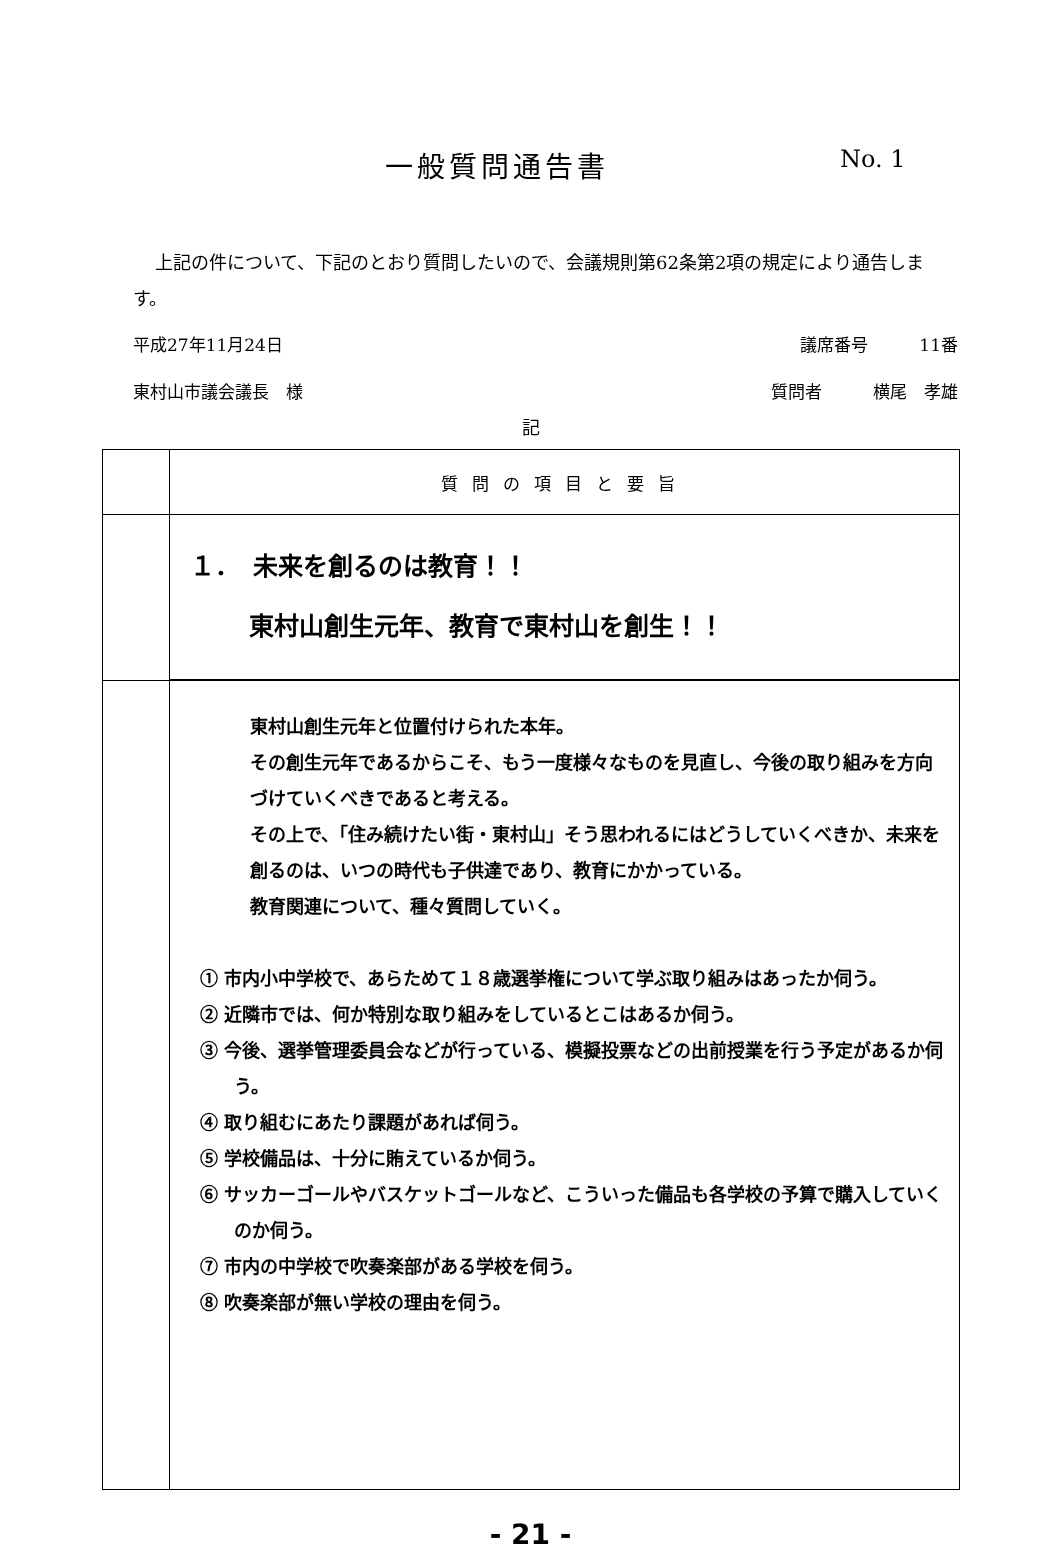一般質問通告書
No. 1
上記の件について、下記のとおり質問したいので、会議規則第62条第2項の規定により通告します。
平成27年11月24日 議席番号　　　11番
東村山市議会議長　様 質問者　　　横尾　孝雄
記
| | 質問の項目と要旨 |
| | １． 未来を創るのは教育！！ 東村山創生元年、教育で東村山を創生！！ |
| | 東村山創生元年と位置付けられた本年。 その創生元年であるからこそ、もう一度様々なものを見直し、今後の取り組みを方向づけていくべきであると考える。 その上で、「住み続けたい街・東村山」そう思われるにはどうしていくべきか、未来を創るのは、いつの時代も子供達であり、教育にかかっている。 教育関連について、種々質問していく。 ① 市内小中学校で、あらためて１８歳選挙権について学ぶ取り組みはあったか伺う。 ② 近隣市では、何か特別な取り組みをしているとこはあるか伺う。 ③ 今後、選挙管理委員会などが行っている、模擬投票などの出前授業を行う予定があるか伺う。 ④ 取り組むにあたり課題があれば伺う。 ⑤ 学校備品は、十分に賄えているか伺う。 ⑥ サッカーゴールやバスケットゴールなど、こういった備品も各学校の予算で購入していくのか伺う。 ⑦ 市内の中学校で吹奏楽部がある学校を伺う。 ⑧ 吹奏楽部が無い学校の理由を伺う。 |
- 21 -